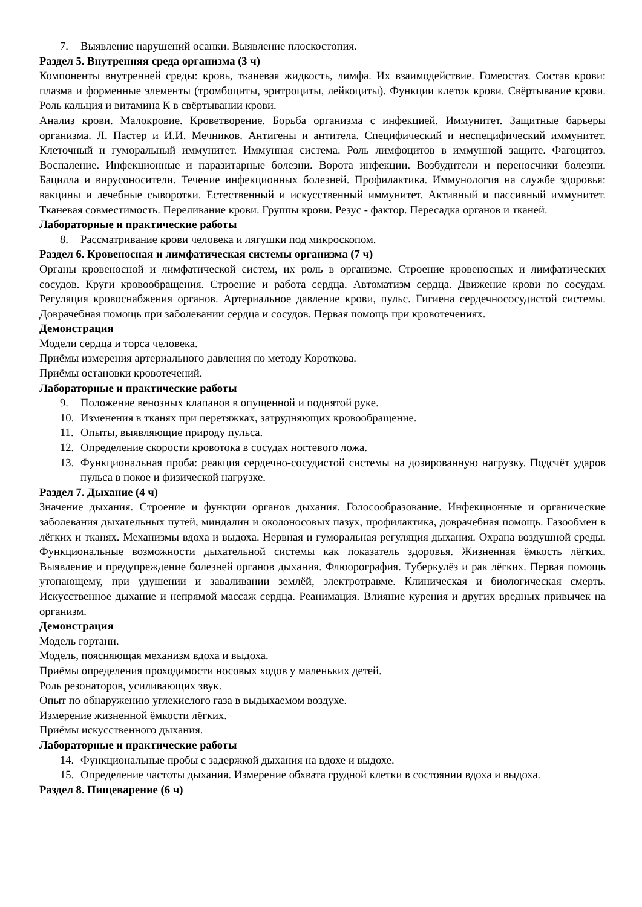7. Выявление нарушений осанки. Выявление плоскостопия.
Раздел 5. Внутренняя среда организма (3 ч)
Компоненты внутренней среды: кровь, тканевая жидкость, лимфа. Их взаимодействие. Гомеостаз. Состав крови: плазма и форменные элементы (тромбоциты, эритроциты, лейкоциты). Функции клеток крови. Свёртывание крови. Роль кальция и витамина К в свёртывании крови.
Анализ крови. Малокровие. Кроветворение. Борьба организма с инфекцией. Иммунитет. Защитные барьеры организма. Л. Пастер и И.И. Мечников. Антигены и антитела. Специфический и неспецифический иммунитет. Клеточный и гуморальный иммунитет. Иммунная система. Роль лимфоцитов в иммунной защите. Фагоцитоз. Воспаление. Инфекционные и паразитарные болезни. Ворота инфекции. Возбудители и переносчики болезни. Бацилла и вирусоносители. Течение инфекционных болезней. Профилактика. Иммунология на службе здоровья: вакцины и лечебные сыворотки. Естественный и искусственный иммунитет. Активный и пассивный иммунитет. Тканевая совместимость. Переливание крови. Группы крови. Резус - фактор. Пересадка органов и тканей.
Лабораторные и практические работы
8. Рассматривание крови человека и лягушки под микроскопом.
Раздел 6. Кровеносная и лимфатическая системы организма (7 ч)
Органы кровеносной и лимфатической систем, их роль в организме. Строение кровеносных и лимфатических сосудов. Круги кровообращения. Строение и работа сердца. Автоматизм сердца. Движение крови по сосудам. Регуляция кровоснабжения органов. Артериальное давление крови, пульс. Гигиена сердечнососудистой системы. Доврачебная помощь при заболевании сердца и сосудов. Первая помощь при кровотечениях.
Демонстрация
Модели сердца и торса человека.
Приёмы измерения артериального давления по методу Короткова.
Приёмы остановки кровотечений.
Лабораторные и практические работы
9. Положение венозных клапанов в опущенной и поднятой руке.
10. Изменения в тканях при перетяжках, затрудняющих кровообращение.
11. Опыты, выявляющие природу пульса.
12. Определение скорости кровотока в сосудах ногтевого ложа.
13. Функциональная проба: реакция сердечно-сосудистой системы на дозированную нагрузку. Подсчёт ударов пульса в покое и физической нагрузке.
Раздел 7. Дыхание (4 ч)
Значение дыхания. Строение и функции органов дыхания. Голосообразование. Инфекционные и органические заболевания дыхательных путей, миндалин и околоносовых пазух, профилактика, доврачебная помощь. Газообмен в лёгких и тканях. Механизмы вдоха и выдоха. Нервная и гуморальная регуляция дыхания. Охрана воздушной среды. Функциональные возможности дыхательной системы как показатель здоровья. Жизненная ёмкость лёгких. Выявление и предупреждение болезней органов дыхания. Флюорография. Туберкулёз и рак лёгких. Первая помощь утопающему, при удушении и заваливании землёй, электротравме. Клиническая и биологическая смерть. Искусственное дыхание и непрямой массаж сердца. Реанимация. Влияние курения и других вредных привычек на организм.
Демонстрация
Модель гортани.
Модель, поясняющая механизм вдоха и выдоха.
Приёмы определения проходимости носовых ходов у маленьких детей.
Роль резонаторов, усиливающих звук.
Опыт по обнаружению углекислого газа в выдыхаемом воздухе.
Измерение жизненной ёмкости лёгких.
Приёмы искусственного дыхания.
Лабораторные и практические работы
14. Функциональные пробы с задержкой дыхания на вдохе и выдохе.
15. Определение частоты дыхания. Измерение обхвата грудной клетки в состоянии вдоха и выдоха.
Раздел 8. Пищеварение (6 ч)